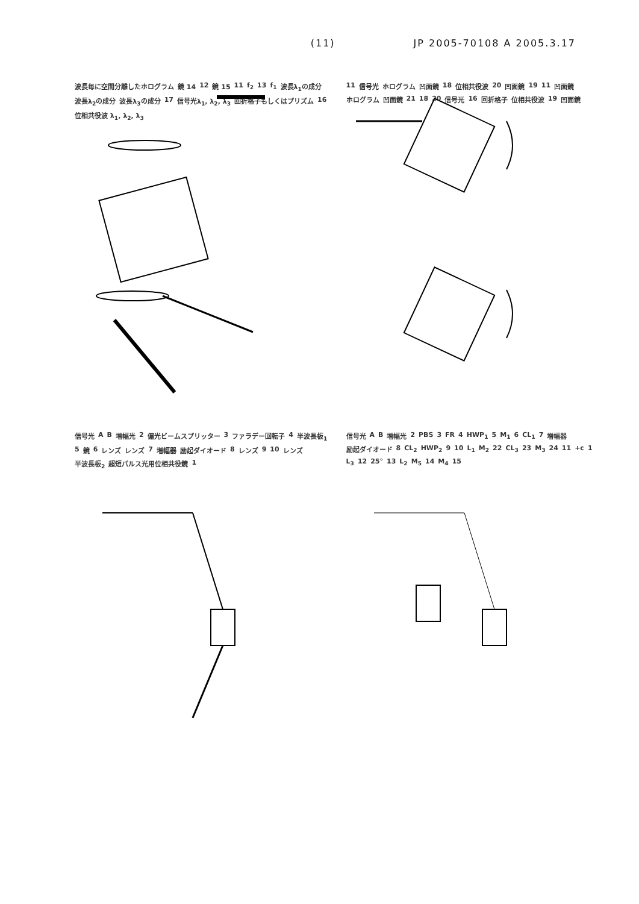(11) JP 2005-70108 A 2005.3.17
波長毎に空間分離したホログラム 鏡 14 12 鏡 15 11 f<sub>2</sub> 13 f<sub>1</sub> 波長λ<sub>1</sub>の成分 波長λ<sub>2</sub>の成分 波長λ<sub>3</sub>の成分 17 信号光λ<sub>1</sub>, λ<sub>2</sub>, λ<sub>3</sub> 回折格子もしくはプリズム 16 位相共役波 λ<sub>1</sub>, λ<sub>2</sub>, λ<sub>3</sub>
11 信号光 ホログラム 凹面鏡 18 位相共役波 20 凹面鏡 19 11 凹面鏡 ホログラム 凹面鏡 21 18 20 信号光 16 回折格子 位相共役波 19 凹面鏡
信号光 A B 増幅光 2 偏光ビームスプリッター 3 ファラデー回転子 4 半波長板<sub>1</sub> 5 鏡 6 レンズ レンズ 7 増幅器 励起ダイオード 8 レンズ 9 10 レンズ 半波長板<sub>2</sub> 超短パルス光用位相共役鏡 1
信号光 A B 増幅光 2 PBS 3 FR 4 HWP<sub>1</sub> 5 M<sub>1</sub> 6 CL<sub>1</sub> 7 増幅器 励起ダイオード 8 CL<sub>2</sub> HWP<sub>2</sub> 9 10 L<sub>1</sub> M<sub>2</sub> 22 CL<sub>3</sub> 23 M<sub>3</sub> 24 11 +c 1 L<sub>3</sub> 12 25° 13 L<sub>2</sub> M<sub>5</sub> 14 M<sub>4</sub> 15